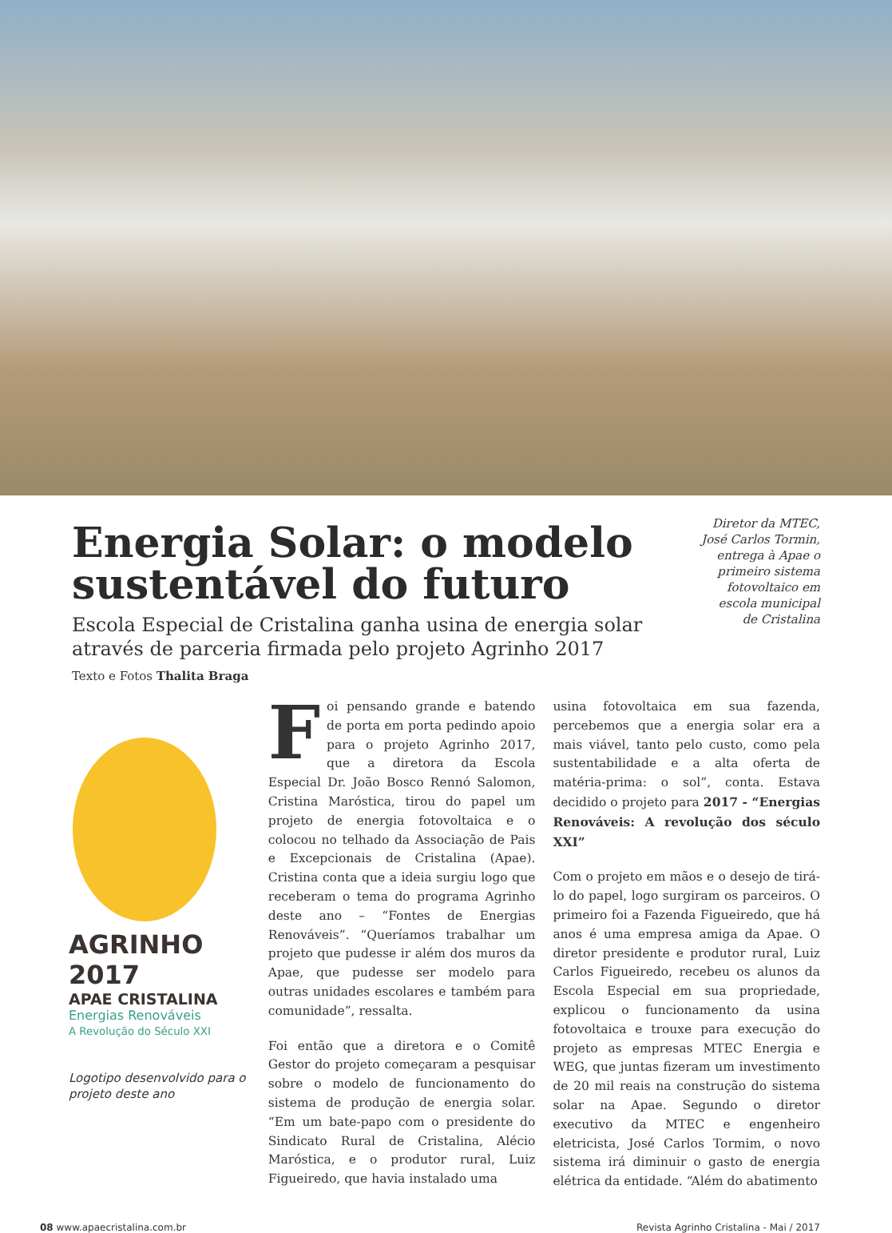Energia Solar: o modelo sustentável do futuro
Escola Especial de Cristalina ganha usina de energia solar através de parceria firmada pelo projeto Agrinho 2017
Diretor da MTEC, José Carlos Tormin, entrega à Apae o primeiro sistema fotovoltaico em escola municipal de Cristalina
Texto e Fotos Thalita Braga
AGRINHO 2017
APAE CRISTALINA
Energias Renováveis
A Revolução do Século XXI
Logotipo desenvolvido para o projeto deste ano
Foi pensando grande e batendo de porta em porta pedindo apoio para o projeto Agrinho 2017, que a diretora da Escola Especial Dr. João Bosco Rennó Salomon, Cristina Maróstica, tirou do papel um projeto de energia fotovoltaica e o colocou no telhado da Associação de Pais e Excepcionais de Cristalina (Apae). Cristina conta que a ideia surgiu logo que receberam o tema do programa Agrinho deste ano – “Fontes de Energias Renováveis”. “Queríamos trabalhar um projeto que pudesse ir além dos muros da Apae, que pudesse ser modelo para outras unidades escolares e também para comunidade”, ressalta.
Foi então que a diretora e o Comitê Gestor do projeto começaram a pesquisar sobre o modelo de funcionamento do sistema de produção de energia solar. “Em um bate-papo com o presidente do Sindicato Rural de Cristalina, Alécio Maróstica, e o produtor rural, Luiz Figueiredo, que havia instalado uma
usina fotovoltaica em sua fazenda, percebemos que a energia solar era a mais viável, tanto pelo custo, como pela sustentabilidade e a alta oferta de matéria-prima: o sol”, conta. Estava decidido o projeto para 2017 - “Energias Renováveis: A revolução dos século XXI”
Com o projeto em mãos e o desejo de tirá-lo do papel, logo surgiram os parceiros. O primeiro foi a Fazenda Figueiredo, que há anos é uma empresa amiga da Apae. O diretor presidente e produtor rural, Luiz Carlos Figueiredo, recebeu os alunos da Escola Especial em sua propriedade, explicou o funcionamento da usina fotovoltaica e trouxe para execução do projeto as empresas MTEC Energia e WEG, que juntas fizeram um investimento de 20 mil reais na construção do sistema solar na Apae. Segundo o diretor executivo da MTEC e engenheiro eletricista, José Carlos Tormim, o novo sistema irá diminuir o gasto de energia elétrica da entidade. “Além do abatimento
08 www.apaecristalina.com.br Revista Agrinho Cristalina - Mai / 2017